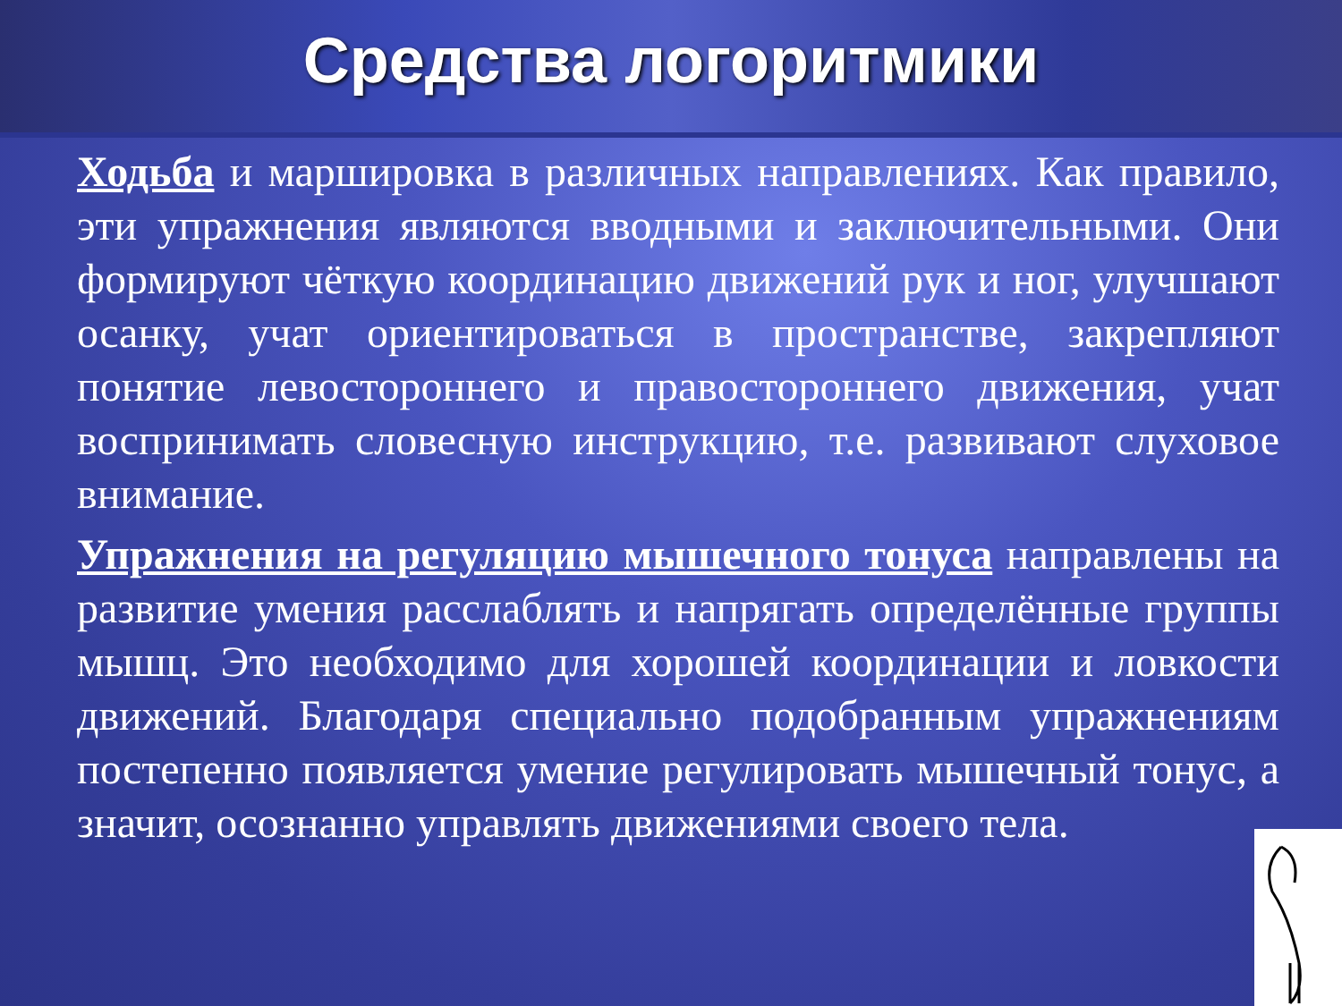Средства логоритмики
Ходьба и маршировка в различных направлениях. Как правило, эти упражнения являются вводными и заключительными. Они формируют чёткую координацию движений рук и ног, улучшают осанку, учат ориентироваться в пространстве, закрепляют понятие левостороннего и правостороннего движения, учат воспринимать словесную инструкцию, т.е. развивают слуховое внимание.
Упражнения на регуляцию мышечного тонуса направлены на развитие умения расслаблять и напрягать определённые группы мышц. Это необходимо для хорошей координации и ловкости движений. Благодаря специально подобранным упражнениям постепенно появляется умение регулировать мышечный тонус, а значит, осознанно управлять движениями своего тела.